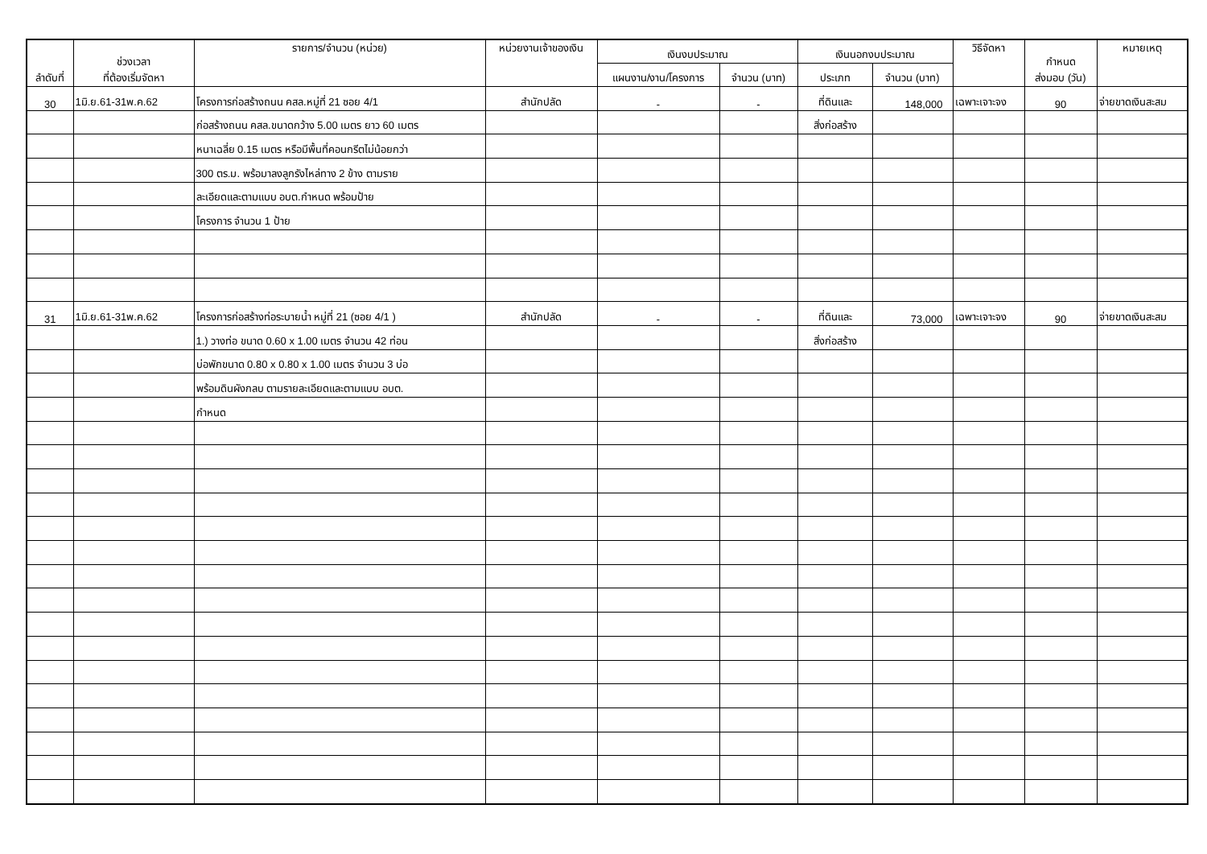| ลำดับที่ | ช่วงเวลา ที่ต้องเริ่มจัดหา | รายการ/จำนวน (หน่วย) | หน่วยงานเจ้าของเงิน | เงินงบประมาณ | | เงินนอกงบประมาณ | | วิธีจัดหา | กำหนด ส่งมอบ (วัน) | หมายเหตุ |
| --- | --- | --- | --- | --- | --- | --- | --- | --- | --- | --- |
| | | | | แผนงาน/งาน/โครงการ | จำนวน (บาท) | ประเภท | จำนวน (บาท) | | | |
| 30 | 1มิ.ย.61-31พ.ค.62 | โครงการก่อสร้างถนน คสล.หมู่ที่ 21 ซอย 4/1 | สำนักปลัด | - | - | ที่ดินและ | 148,000 | เฉพาะเจาะจง | 90 | จ่ายขาดเงินสะสม |
| | | ก่อสร้างถนน คสล.ขนาดกว้าง 5.00 เมตร ยาว 60 เมตร | | | | สิ่งก่อสร้าง | | | | |
| | | หนาเฉลี่ย 0.15 เมตร หรือมีพื้นที่คอนกรีตไม่น้อยกว่า | | | | | | | | |
| | | 300 ตร.ม. พร้อมาลงลูกรังไหล่ทาง 2 ข้าง ตามราย | | | | | | | | |
| | | ละเอียดและตามแบบ อบต.กำหนด พร้อมป้าย | | | | | | | | |
| | | โครงการ จำนวน 1 ป้าย | | | | | | | | |
| 31 | 1มิ.ย.61-31พ.ค.62 | โครงการก่อสร้างท่อระบายน้ำ หมู่ที่ 21 (ซอย 4/1 ) | สำนักปลัด | - | - | ที่ดินและ | 73,000 | เฉพาะเจาะจง | 90 | จ่ายขาดเงินสะสม |
| | | 1.) วางท่อ ขนาด 0.60 x 1.00 เมตร จำนวน 42 ท่อน | | | | สิ่งก่อสร้าง | | | | |
| | | บ่อพักขนาด 0.80 x 0.80 x 1.00 เมตร จำนวน 3 บ่อ | | | | | | | | |
| | | พร้อมดินผังกลบ ตามรายละเอียดและตามแบบ อบต. | | | | | | | | |
| | | กำหนด | | | | | | | | |